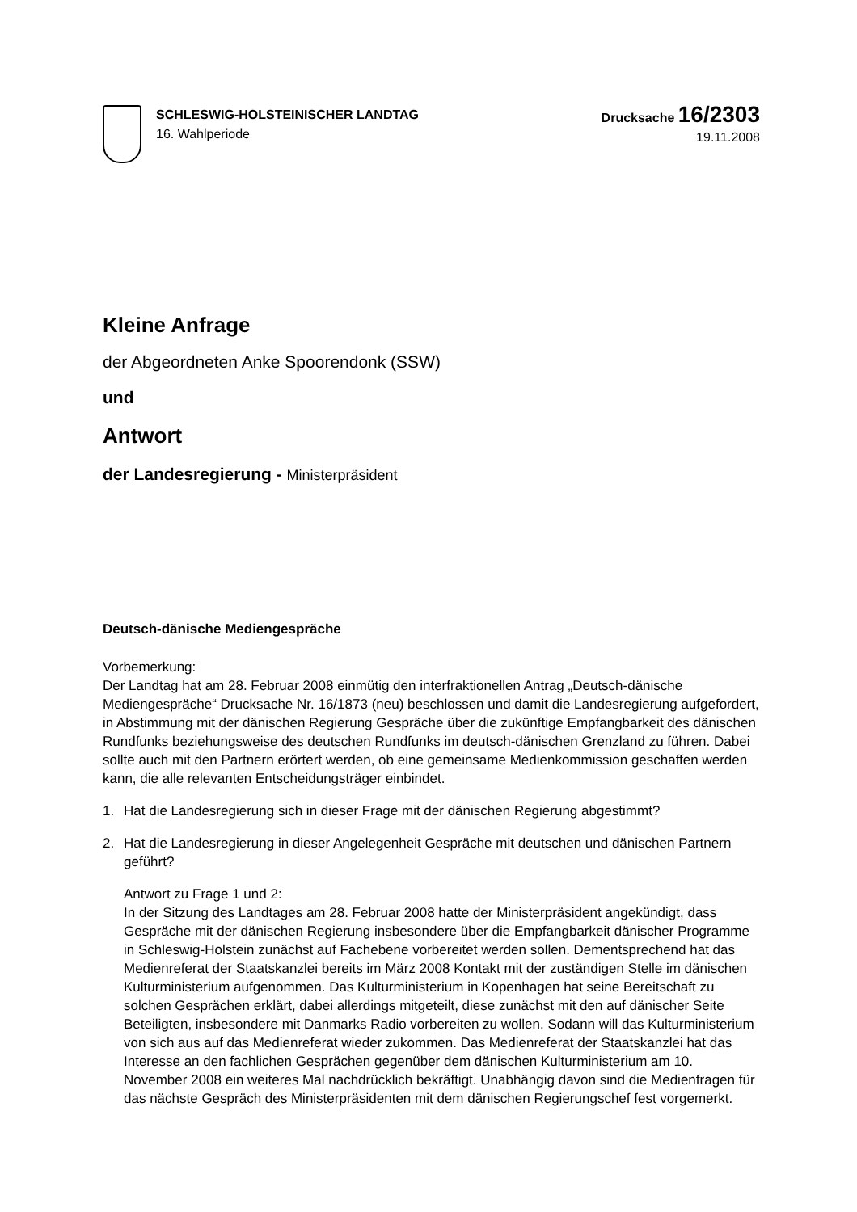SCHLESWIG-HOLSTEINISCHER LANDTAG
16. Wahlperiode
Drucksache 16/2303
19.11.2008
Kleine Anfrage
der Abgeordneten Anke Spoorendonk (SSW)
und
Antwort
der Landesregierung - Ministerpräsident
Deutsch-dänische Mediengespräche
Vorbemerkung:
Der Landtag hat am 28. Februar 2008 einmütig den interfraktionellen Antrag „Deutsch-dänische Mediengespräche“ Drucksache Nr. 16/1873 (neu) beschlossen und damit die Landesregierung aufgefordert, in Abstimmung mit der dänischen Regierung Gespräche über die zukünftige Empfangbarkeit des dänischen Rundfunks beziehungsweise des deutschen Rundfunks im deutsch-dänischen Grenzland zu führen. Dabei sollte auch mit den Partnern erörtert werden, ob eine gemeinsame Medienkommission geschaffen werden kann, die alle relevanten Entscheidungsträger einbindet.
1. Hat die Landesregierung sich in dieser Frage mit der dänischen Regierung abgestimmt?
2. Hat die Landesregierung in dieser Angelegenheit Gespräche mit deutschen und dänischen Partnern geführt?
Antwort zu Frage 1 und 2:
In der Sitzung des Landtages am 28. Februar 2008 hatte der Ministerpräsident angekündigt, dass Gespräche mit der dänischen Regierung insbesondere über die Empfangbarkeit dänischer Programme in Schleswig-Holstein zunächst auf Fachebene vorbereitet werden sollen. Dementsprechend hat das Medienreferat der Staatskanzlei bereits im März 2008 Kontakt mit der zuständigen Stelle im dänischen Kulturministerium aufgenommen. Das Kulturministerium in Kopenhagen hat seine Bereitschaft zu solchen Gesprächen erklärt, dabei allerdings mitgeteilt, diese zunächst mit den auf dänischer Seite Beteiligten, insbesondere mit Danmarks Radio vorbereiten zu wollen. Sodann will das Kulturministerium von sich aus auf das Medienreferat wieder zukommen. Das Medienreferat der Staatskanzlei hat das Interesse an den fachlichen Gesprächen gegenüber dem dänischen Kulturministerium am 10. November 2008 ein weiteres Mal nachdrücklich bekräftigt. Unabhängig davon sind die Medienfragen für das nächste Gespräch des Ministerpräsidenten mit dem dänischen Regierungschef fest vorgemerkt.